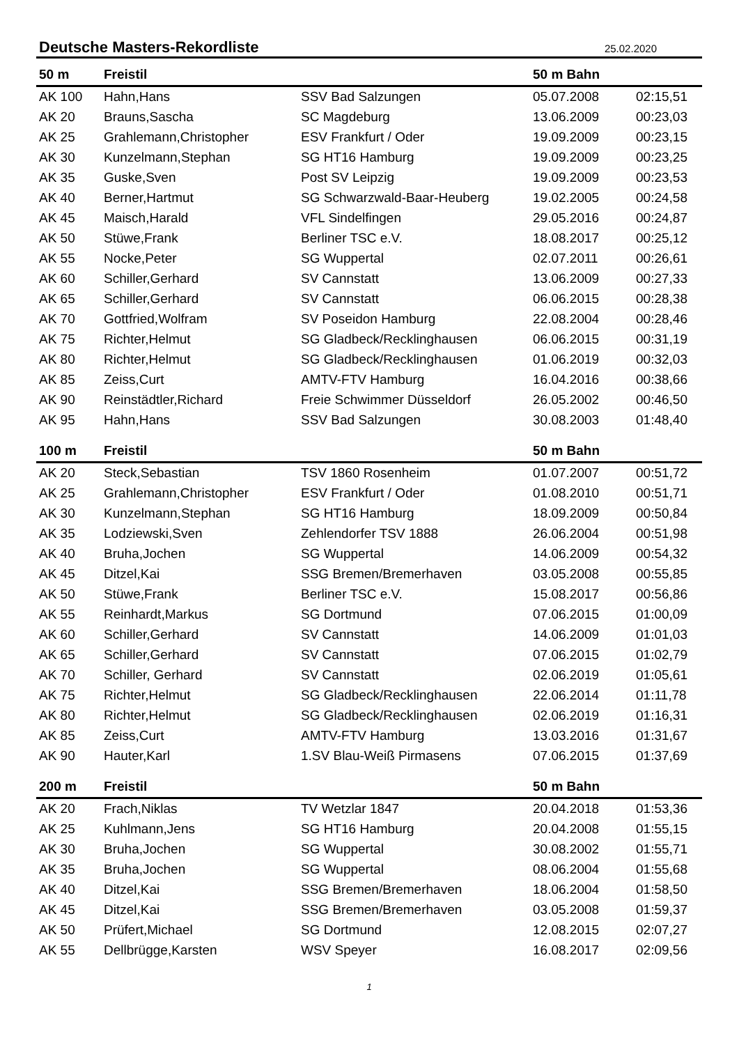Deutsche Masters-Rekordliste
25.02.2020
| 50 m | Freistil | | 50 m Bahn | |
| --- | --- | --- | --- | --- |
| AK 100 | Hahn,Hans | SSV Bad Salzungen | 05.07.2008 | 02:15,51 |
| AK 20 | Brauns,Sascha | SC Magdeburg | 13.06.2009 | 00:23,03 |
| AK 25 | Grahlemann,Christopher | ESV Frankfurt / Oder | 19.09.2009 | 00:23,15 |
| AK 30 | Kunzelmann,Stephan | SG HT16 Hamburg | 19.09.2009 | 00:23,25 |
| AK 35 | Guske,Sven | Post SV Leipzig | 19.09.2009 | 00:23,53 |
| AK 40 | Berner,Hartmut | SG Schwarzwald-Baar-Heuberg | 19.02.2005 | 00:24,58 |
| AK 45 | Maisch,Harald | VFL Sindelfingen | 29.05.2016 | 00:24,87 |
| AK 50 | Stüwe,Frank | Berliner TSC e.V. | 18.08.2017 | 00:25,12 |
| AK 55 | Nocke,Peter | SG Wuppertal | 02.07.2011 | 00:26,61 |
| AK 60 | Schiller,Gerhard | SV Cannstatt | 13.06.2009 | 00:27,33 |
| AK 65 | Schiller,Gerhard | SV Cannstatt | 06.06.2015 | 00:28,38 |
| AK 70 | Gottfried,Wolfram | SV Poseidon Hamburg | 22.08.2004 | 00:28,46 |
| AK 75 | Richter,Helmut | SG Gladbeck/Recklinghausen | 06.06.2015 | 00:31,19 |
| AK 80 | Richter,Helmut | SG Gladbeck/Recklinghausen | 01.06.2019 | 00:32,03 |
| AK 85 | Zeiss,Curt | AMTV-FTV Hamburg | 16.04.2016 | 00:38,66 |
| AK 90 | Reinstädtler,Richard | Freie Schwimmer Düsseldorf | 26.05.2002 | 00:46,50 |
| AK 95 | Hahn,Hans | SSV Bad Salzungen | 30.08.2003 | 01:48,40 |
| 100 m | Freistil | | 50 m Bahn | |
| AK 20 | Steck,Sebastian | TSV 1860 Rosenheim | 01.07.2007 | 00:51,72 |
| AK 25 | Grahlemann,Christopher | ESV Frankfurt / Oder | 01.08.2010 | 00:51,71 |
| AK 30 | Kunzelmann,Stephan | SG HT16 Hamburg | 18.09.2009 | 00:50,84 |
| AK 35 | Lodziewski,Sven | Zehlendorfer TSV 1888 | 26.06.2004 | 00:51,98 |
| AK 40 | Bruha,Jochen | SG Wuppertal | 14.06.2009 | 00:54,32 |
| AK 45 | Ditzel,Kai | SSG Bremen/Bremerhaven | 03.05.2008 | 00:55,85 |
| AK 50 | Stüwe,Frank | Berliner TSC e.V. | 15.08.2017 | 00:56,86 |
| AK 55 | Reinhardt,Markus | SG Dortmund | 07.06.2015 | 01:00,09 |
| AK 60 | Schiller,Gerhard | SV Cannstatt | 14.06.2009 | 01:01,03 |
| AK 65 | Schiller,Gerhard | SV Cannstatt | 07.06.2015 | 01:02,79 |
| AK 70 | Schiller, Gerhard | SV Cannstatt | 02.06.2019 | 01:05,61 |
| AK 75 | Richter,Helmut | SG Gladbeck/Recklinghausen | 22.06.2014 | 01:11,78 |
| AK 80 | Richter,Helmut | SG Gladbeck/Recklinghausen | 02.06.2019 | 01:16,31 |
| AK 85 | Zeiss,Curt | AMTV-FTV Hamburg | 13.03.2016 | 01:31,67 |
| AK 90 | Hauter,Karl | 1.SV Blau-Weiß Pirmasens | 07.06.2015 | 01:37,69 |
| 200 m | Freistil | | 50 m Bahn | |
| AK 20 | Frach,Niklas | TV Wetzlar 1847 | 20.04.2018 | 01:53,36 |
| AK 25 | Kuhlmann,Jens | SG HT16 Hamburg | 20.04.2008 | 01:55,15 |
| AK 30 | Bruha,Jochen | SG Wuppertal | 30.08.2002 | 01:55,71 |
| AK 35 | Bruha,Jochen | SG Wuppertal | 08.06.2004 | 01:55,68 |
| AK 40 | Ditzel,Kai | SSG Bremen/Bremerhaven | 18.06.2004 | 01:58,50 |
| AK 45 | Ditzel,Kai | SSG Bremen/Bremerhaven | 03.05.2008 | 01:59,37 |
| AK 50 | Prüfert,Michael | SG Dortmund | 12.08.2015 | 02:07,27 |
| AK 55 | Dellbrügge,Karsten | WSV Speyer | 16.08.2017 | 02:09,56 |
1